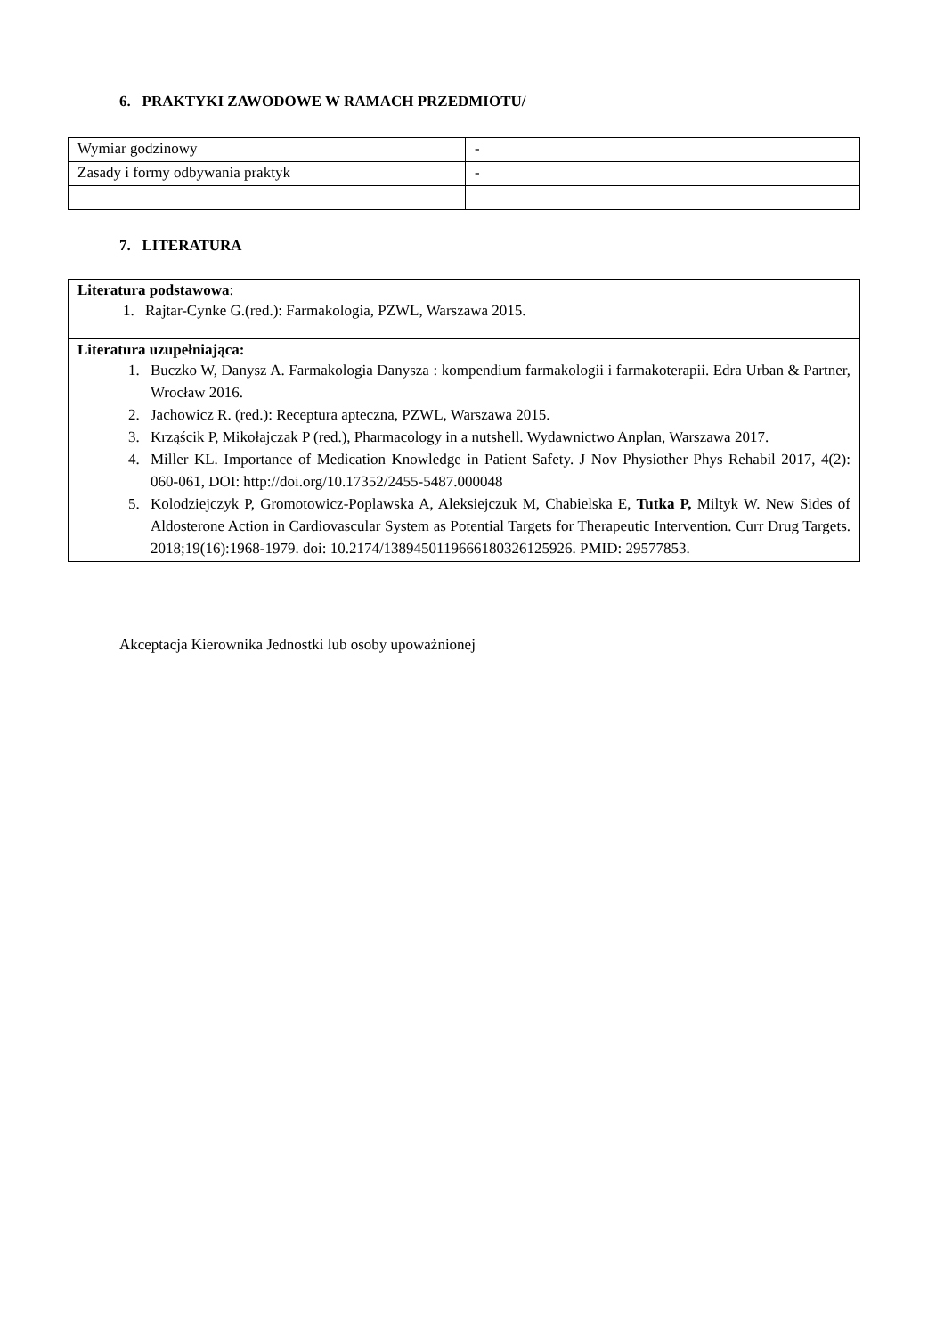6. PRAKTYKI ZAWODOWE W RAMACH PRZEDMIOTU/
| Wymiar godzinowy | - |
| Zasady i formy odbywania praktyk | - |
7. LITERATURA
| Literatura podstawowa : 1. Rajtar-Cynke G.(red.): Farmakologia, PZWL, Warszawa 2015. |
| Literatura uzupełniająca: 1. Buczko W, Danysz A. Farmakologia Danysza : kompendium farmakologii i farmakoterapii. Edra Urban & Partner, Wrocław 2016. 2. Jachowicz R. (red.): Receptura apteczna, PZWL, Warszawa 2015. 3. Krząścik P, Mikołajczak P (red.), Pharmacology in a nutshell. Wydawnictwo Anplan, Warszawa 2017. 4. Miller KL. Importance of Medication Knowledge in Patient Safety. J Nov Physiother Phys Rehabil 2017, 4(2): 060-061, DOI: http://doi.org/10.17352/2455-5487.000048 5. Kolodziejczyk P, Gromotowicz-Poplawska A, Aleksiejczuk M, Chabielska E, Tutka P, Miltyk W. New Sides of Aldosterone Action in Cardiovascular System as Potential Targets for Therapeutic Intervention. Curr Drug Targets. 2018;19(16):1968-1979. doi: 10.2174/1389450119666180326125926. PMID: 29577853. |
Akceptacja Kierownika Jednostki lub osoby upoważnionej